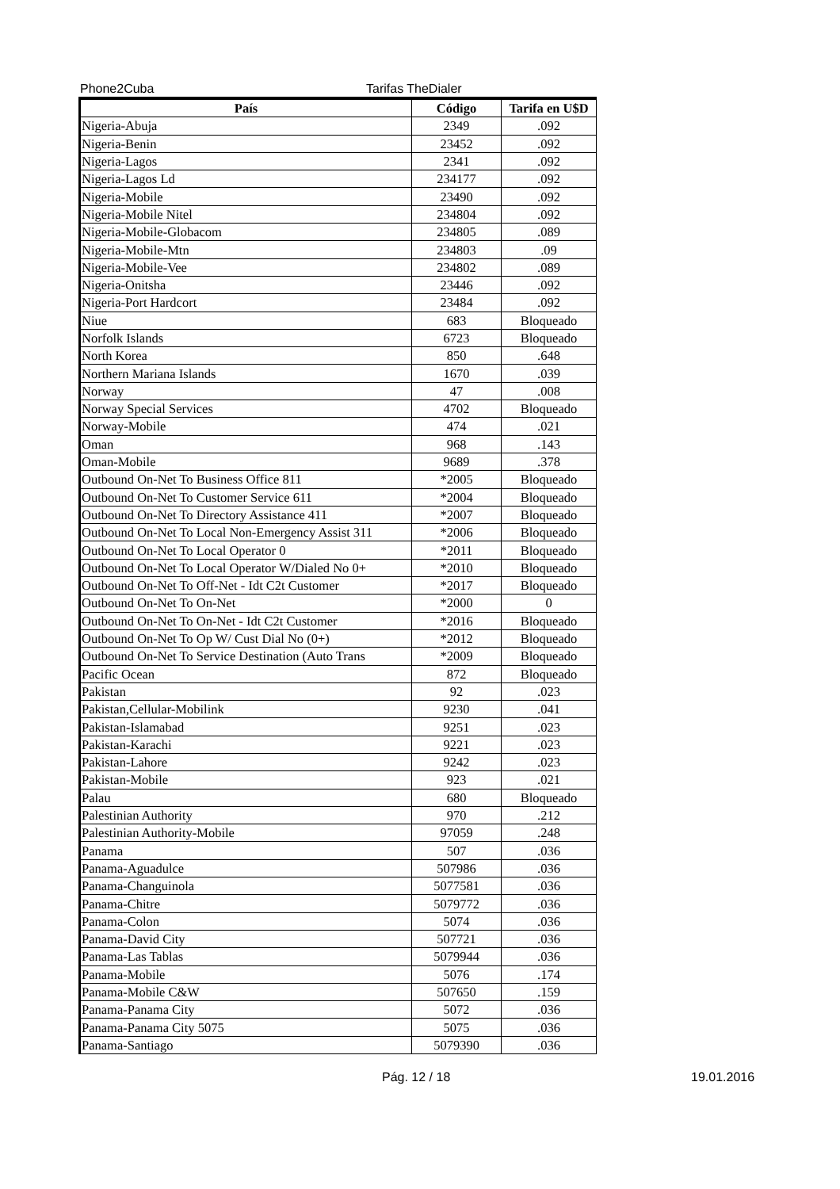Phone2Cuba Tarifas TheDialer
| País | Código | Tarifa en U$D |
| --- | --- | --- |
| Nigeria-Abuja | 2349 | .092 |
| Nigeria-Benin | 23452 | .092 |
| Nigeria-Lagos | 2341 | .092 |
| Nigeria-Lagos Ld | 234177 | .092 |
| Nigeria-Mobile | 23490 | .092 |
| Nigeria-Mobile Nitel | 234804 | .092 |
| Nigeria-Mobile-Globacom | 234805 | .089 |
| Nigeria-Mobile-Mtn | 234803 | .09 |
| Nigeria-Mobile-Vee | 234802 | .089 |
| Nigeria-Onitsha | 23446 | .092 |
| Nigeria-Port Hardcort | 23484 | .092 |
| Niue | 683 | Bloqueado |
| Norfolk Islands | 6723 | Bloqueado |
| North Korea | 850 | .648 |
| Northern Mariana Islands | 1670 | .039 |
| Norway | 47 | .008 |
| Norway Special Services | 4702 | Bloqueado |
| Norway-Mobile | 474 | .021 |
| Oman | 968 | .143 |
| Oman-Mobile | 9689 | .378 |
| Outbound On-Net To Business Office 811 | *2005 | Bloqueado |
| Outbound On-Net To Customer Service 611 | *2004 | Bloqueado |
| Outbound On-Net To Directory Assistance 411 | *2007 | Bloqueado |
| Outbound On-Net To Local Non-Emergency Assist 311 | *2006 | Bloqueado |
| Outbound On-Net To Local Operator 0 | *2011 | Bloqueado |
| Outbound On-Net To Local Operator W/Dialed No 0+ | *2010 | Bloqueado |
| Outbound On-Net To Off-Net - Idt C2t Customer | *2017 | Bloqueado |
| Outbound On-Net To On-Net | *2000 | 0 |
| Outbound On-Net To On-Net - Idt C2t Customer | *2016 | Bloqueado |
| Outbound On-Net To Op W/ Cust Dial No (0+) | *2012 | Bloqueado |
| Outbound On-Net To Service Destination (Auto Trans | *2009 | Bloqueado |
| Pacific Ocean | 872 | Bloqueado |
| Pakistan | 92 | .023 |
| Pakistan,Cellular-Mobilink | 9230 | .041 |
| Pakistan-Islamabad | 9251 | .023 |
| Pakistan-Karachi | 9221 | .023 |
| Pakistan-Lahore | 9242 | .023 |
| Pakistan-Mobile | 923 | .021 |
| Palau | 680 | Bloqueado |
| Palestinian Authority | 970 | .212 |
| Palestinian Authority-Mobile | 97059 | .248 |
| Panama | 507 | .036 |
| Panama-Aguadulce | 507986 | .036 |
| Panama-Changuinola | 5077581 | .036 |
| Panama-Chitre | 5079772 | .036 |
| Panama-Colon | 5074 | .036 |
| Panama-David City | 507721 | .036 |
| Panama-Las Tablas | 5079944 | .036 |
| Panama-Mobile | 5076 | .174 |
| Panama-Mobile C&W | 507650 | .159 |
| Panama-Panama City | 5072 | .036 |
| Panama-Panama City 5075 | 5075 | .036 |
| Panama-Santiago | 5079390 | .036 |
Pág. 12 / 18 19.01.2016